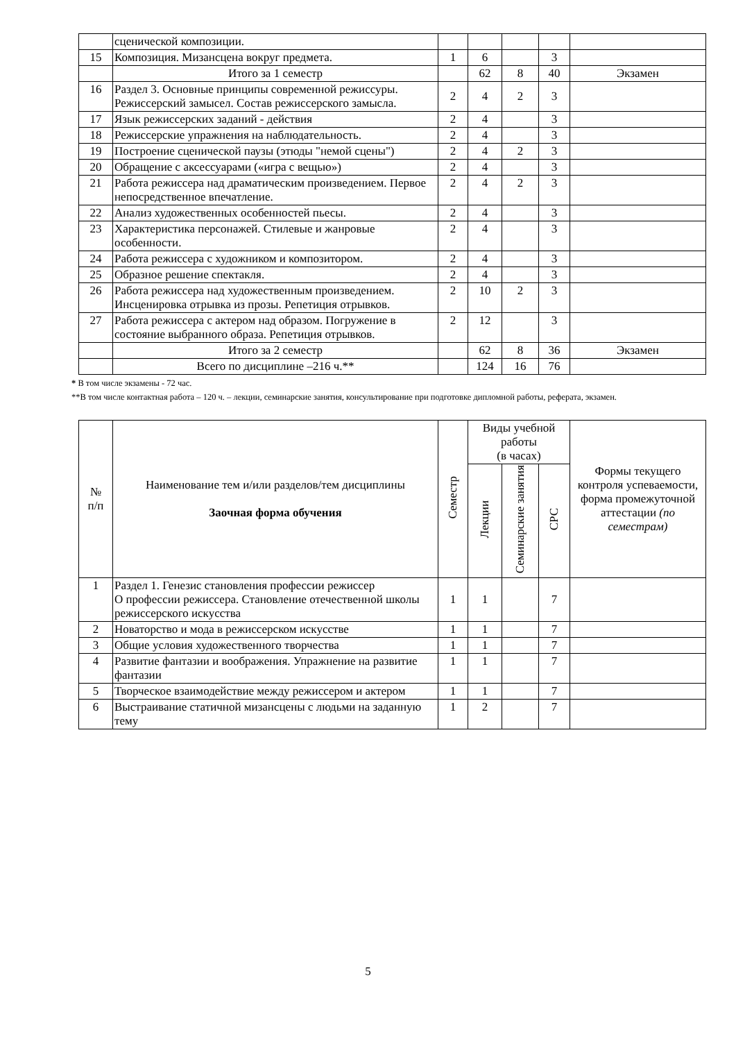| | сценической композиции. | | | | | |
| 15 | Композиция. Мизансцена вокруг предмета. | 1 | 6 | | 3 | |
| | Итого за 1 семестр | | 62 | 8 | 40 | Экзамен |
| 16 | Раздел 3. Основные принципы современной режиссуры. Режиссерский замысел. Состав режиссерского замысла. | 2 | 4 | 2 | 3 | |
| 17 | Язык режиссерских заданий - действия | 2 | 4 | | 3 | |
| 18 | Режиссерские упражнения на наблюдательность. | 2 | 4 | | 3 | |
| 19 | Построение сценической паузы (этюды "немой сцены") | 2 | 4 | 2 | 3 | |
| 20 | Обращение с аксессуарами («игра с вещью») | 2 | 4 | | 3 | |
| 21 | Работа режиссера над драматическим произведением. Первое непосредственное впечатление. | 2 | 4 | 2 | 3 | |
| 22 | Анализ художественных особенностей пьесы. | 2 | 4 | | 3 | |
| 23 | Характеристика персонажей. Стилевые и жанровые особенности. | 2 | 4 | | 3 | |
| 24 | Работа режиссера с художником и композитором. | 2 | 4 | | 3 | |
| 25 | Образное решение спектакля. | 2 | 4 | | 3 | |
| 26 | Работа режиссера над художественным произведением. Инсценировка отрывка из прозы. Репетиция отрывков. | 2 | 10 | 2 | 3 | |
| 27 | Работа режиссера с актером над образом. Погружение в состояние выбранного образа. Репетиция отрывков. | 2 | 12 | | 3 | |
| | Итого за 2 семестр | | 62 | 8 | 36 | Экзамен |
| | Всего по дисциплине –216 ч.** | | 124 | 16 | 76 | |
* В том числе экзамены - 72 час.
**В том числе контактная работа – 120 ч. – лекции, семинарские занятия, консультирование при подготовке дипломной работы, реферата, экзамен.
| № п/п | Наименование тем и/или разделов/тем дисциплины Заочная форма обучения | Семестр | Виды учебной работы (в часах) | | | Формы текущего контроля успеваемости, форма промежуточной аттестации (по семестрам) |
| --- | --- | --- | --- | --- | --- | --- |
| | | | Лекции | Семинарские занятия | СРС | |
| 1 | Раздел 1. Генезис становления профессии режиссер О профессии режиссера. Становление отечественной школы режиссерского искусства | 1 | 1 | | 7 | |
| 2 | Новаторство и мода в режиссерском искусстве | 1 | 1 | | 7 | |
| 3 | Общие условия художественного творчества | 1 | 1 | | 7 | |
| 4 | Развитие фантазии и воображения. Упражнение на развитие фантазии | 1 | 1 | | 7 | |
| 5 | Творческое взаимодействие между режиссером и актером | 1 | 1 | | 7 | |
| 6 | Выстраивание статичной мизансцены с людьми на заданную тему | 1 | 2 | | 7 | |
5